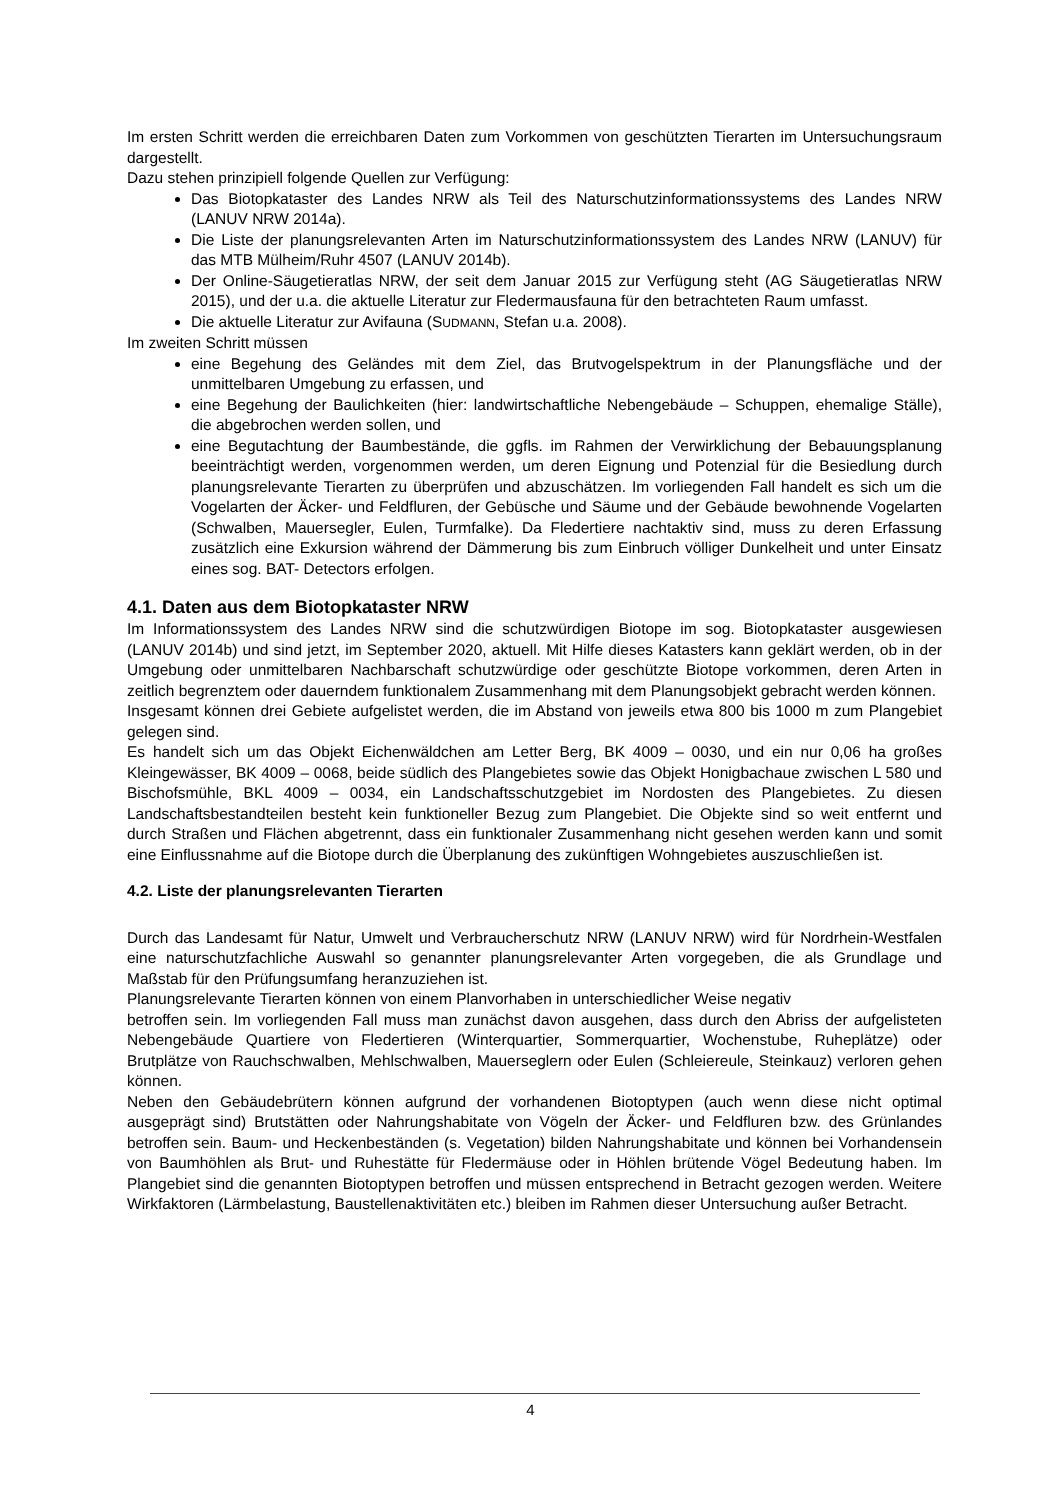Im ersten Schritt werden die erreichbaren Daten zum Vorkommen von geschützten Tierarten im Untersuchungsraum dargestellt.
Dazu stehen prinzipiell folgende Quellen zur Verfügung:
Das Biotopkataster des Landes NRW als Teil des Naturschutzinformationssystems des Landes NRW (LANUV NRW 2014a).
Die Liste der planungsrelevanten Arten im Naturschutzinformationssystem des Landes NRW (LANUV) für das MTB Mülheim/Ruhr 4507 (LANUV 2014b).
Der Online-Säugetieratlas NRW, der seit dem Januar 2015 zur Verfügung steht (AG Säugetieratlas NRW 2015), und der u.a. die aktuelle Literatur zur Fledermausfauna für den betrachteten Raum umfasst.
Die aktuelle Literatur zur Avifauna (SUDMANN, Stefan u.a. 2008).
Im zweiten Schritt müssen
eine Begehung des Geländes mit dem Ziel, das Brutvogelspektrum in der Planungsfläche und der unmittelbaren Umgebung zu erfassen, und
eine Begehung der Baulichkeiten (hier: landwirtschaftliche Nebengebäude – Schuppen, ehemalige Ställe), die abgebrochen werden sollen, und
eine Begutachtung der Baumbestände, die ggfls. im Rahmen der Verwirklichung der Bebauungsplanung beeinträchtigt werden, vorgenommen werden, um deren Eignung und Potenzial für die Besiedlung durch planungsrelevante Tierarten zu überprüfen und abzuschätzen. Im vorliegenden Fall handelt es sich um die Vogelarten der Äcker- und Feldfluren, der Gebüsche und Säume und der Gebäude bewohnende Vogelarten (Schwalben, Mauersegler, Eulen, Turmfalke). Da Fledertiere nachtaktiv sind, muss zu deren Erfassung zusätzlich eine Exkursion während der Dämmerung bis zum Einbruch völliger Dunkelheit und unter Einsatz eines sog. BAT- Detectors erfolgen.
4.1. Daten aus dem Biotopkataster NRW
Im Informationssystem des Landes NRW sind die schutzwürdigen Biotope im sog. Biotopkataster ausgewiesen (LANUV 2014b) und sind jetzt, im September 2020, aktuell. Mit Hilfe dieses Katasters kann geklärt werden, ob in der Umgebung oder unmittelbaren Nachbarschaft schutzwürdige oder geschützte Biotope vorkommen, deren Arten in zeitlich begrenztem oder dauerndem funktionalem Zusammenhang mit dem Planungsobjekt gebracht werden können.
Insgesamt können drei Gebiete aufgelistet werden, die im Abstand von jeweils etwa 800 bis 1000 m zum Plangebiet gelegen sind.
Es handelt sich um das Objekt Eichenwäldchen am Letter Berg, BK 4009 – 0030, und ein nur 0,06 ha großes Kleingewässer, BK 4009 – 0068, beide südlich des Plangebietes sowie das Objekt Honigbachaue zwischen L 580 und Bischofsmühle, BKL 4009 – 0034, ein Landschaftsschutzgebiet im Nordosten des Plangebietes. Zu diesen Landschaftsbestandteilen besteht kein funktioneller Bezug zum Plangebiet. Die Objekte sind so weit entfernt und durch Straßen und Flächen abgetrennt, dass ein funktionaler Zusammenhang nicht gesehen werden kann und somit eine Einflussnahme auf die Biotope durch die Überplanung des zukünftigen Wohngebietes auszuschließen ist.
4.2. Liste der planungsrelevanten Tierarten
Durch das Landesamt für Natur, Umwelt und Verbraucherschutz NRW (LANUV NRW) wird für Nordrhein-Westfalen eine naturschutzfachliche Auswahl so genannter planungsrelevanter Arten vorgegeben, die als Grundlage und Maßstab für den Prüfungsumfang heranzuziehen ist.
Planungsrelevante Tierarten können von einem Planvorhaben in unterschiedlicher Weise negativ
betroffen sein. Im vorliegenden Fall muss man zunächst davon ausgehen, dass durch den Abriss der aufgelisteten Nebengebäude Quartiere von Fledertieren (Winterquartier, Sommerquartier, Wochenstube, Ruheplätze) oder Brutplätze von Rauchschwalben, Mehlschwalben, Mauerseglern oder Eulen (Schleiereule, Steinkauz) verloren gehen können.
Neben den Gebäudebrütern können aufgrund der vorhandenen Biotoptypen (auch wenn diese nicht optimal ausgeprägt sind) Brutstätten oder Nahrungshabitate von Vögeln der Äcker- und Feldfluren bzw. des Grünlandes betroffen sein. Baum- und Heckenbeständen (s. Vegetation) bilden Nahrungshabitate und können bei Vorhandensein von Baumhöhlen als Brut- und Ruhestätte für Fledermäuse oder in Höhlen brütende Vögel Bedeutung haben. Im Plangebiet sind die genannten Biotoptypen betroffen und müssen entsprechend in Betracht gezogen werden. Weitere Wirkfaktoren (Lärmbelastung, Baustellenaktivitäten etc.) bleiben im Rahmen dieser Untersuchung außer Betracht.
4